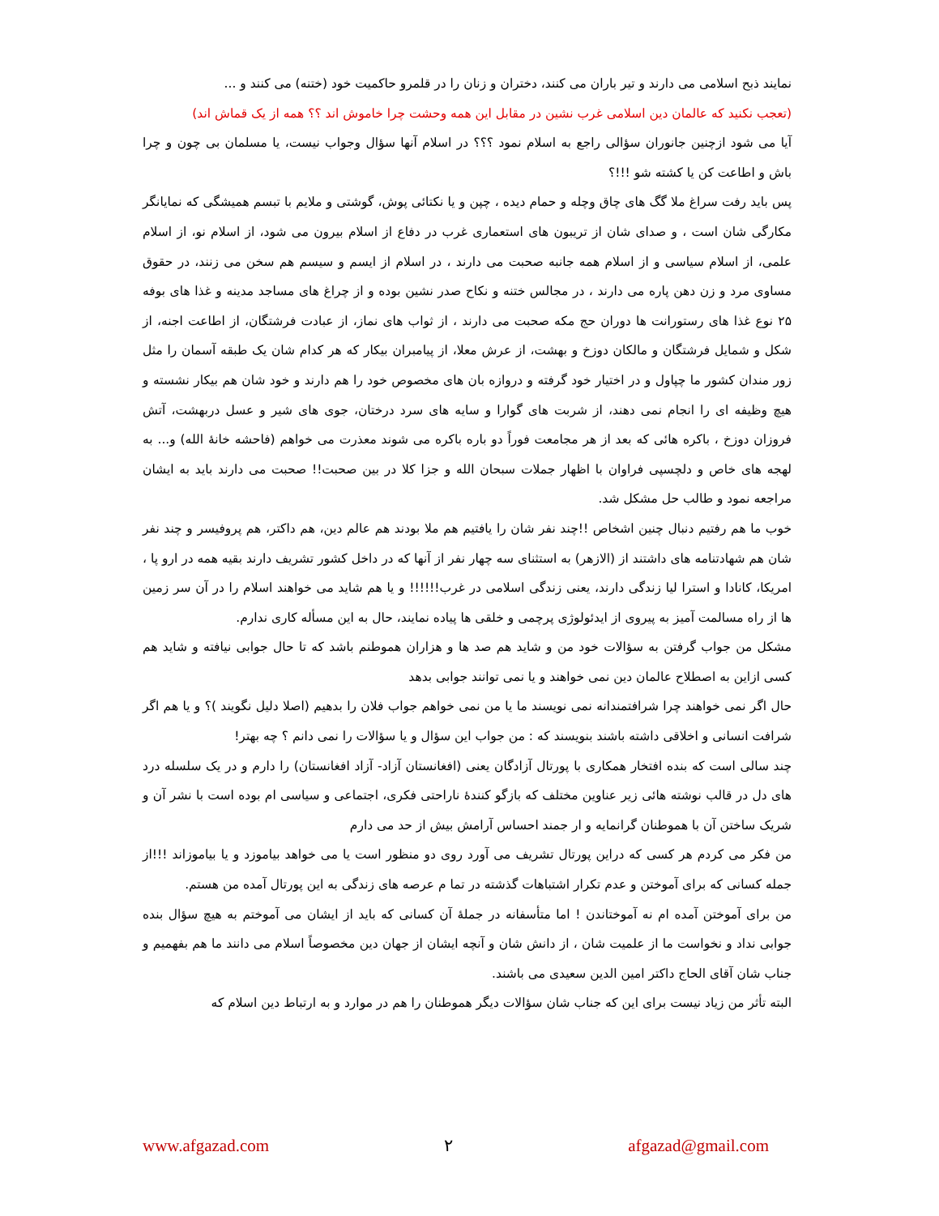نمایند ذبح اسلامی می دارند و تیر باران می کنند، دختران و زنان را در قلمرو حاکمیت خود (ختنه) می کنند و ...
(تعجب نکنید که عالمان دین اسلامی غرب نشین در مقابل این همه وحشت چرا خاموش اند ؟؟ همه از یک قماش اند)
آیا می شود ازچنین جانوران سؤالی راجع به اسلام نمود ؟؟؟ در اسلام آنها سؤال وجواب نیست، یا مسلمان بی چون و چرا باش و اطاعت کن یا کشته شو !!!؟
پس باید رفت سراغ ملا گگ های چاق وچله و حمام دیده ، چپن و یا نکتائی پوش، گوشتی و ملایم با تبسم همیشگی که نمایانگر مکارگی شان است ، و صدای شان از تریبون های استعماری غرب در دفاع از اسلام بیرون می شود، از اسلام نو، از اسلام علمی، از اسلام سیاسی و از اسلام همه جانبه صحبت می دارند ، در اسلام از ایسم و سیسم هم سخن می زنند، در حقوق مساوی مرد و زن دهن پاره می دارند ، در مجالس ختنه و نکاح صدر نشین بوده و از چراغ های مساجد مدینه و غذا های بوفه ۲۵ نوع غذا های رستورانت ها دوران حج مکه صحبت می دارند ، از ثواب های نماز، از عبادت فرشتگان، از اطاعت اجنه، از شکل و شمایل فرشتگان و مالکان دوزخ و بهشت، از عرش معلا، از پیامبران بیکار که هر کدام شان یک طبقه آسمان را مثل زور مندان کشور ما چپاول و در اختیار خود گرفته و دروازه بان های مخصوص خود را هم دارند و خود شان هم بیکار نشسته و هیچ وظیفه ای را انجام نمی دهند، از شربت های گوارا و سایه های سرد درختان، جوی های شیر و عسل دربهشت، آتش فروزان دوزخ ، باکره هائی که بعد از هر مجامعت فوراً دو باره باکره می شوند معذرت می خواهم (فاحشه خانهٔ الله) و... به لهجه های خاص و دلچسپی فراوان با اظهار جملات سبحان الله و جزا کلا در بین صحبت!! صحبت می دارند باید به ایشان مراجعه نمود و طالب حل مشکل شد.
خوب ما هم رفتیم دنبال چنین اشخاص !!چند نفر شان را یافتیم هم ملا بودند هم عالم دین، هم داکتر، هم پروفیسر و چند نفر شان هم شهادتنامه های داشتند از (الازهر) به استثنای سه چهار نفر از آنها که در داخل کشور تشریف دارند بقیه همه در ارو پا ، امریکا، کانادا و استرا لیا زندگی دارند، یعنی زندگی اسلامی در غرب!!!!!! و یا هم شاید می خواهند اسلام را در آن سر زمین ها از راه مسالمت آمیز به پیروی از ایدئولوژی پرچمی و خلقی ها پیاده نمایند، حال به این مسأله کاری ندارم.
مشکل من جواب گرفتن به سؤالات خود من و شاید هم صد ها و هزاران هموطنم باشد که تا حال جوابی نیافته و شاید هم کسی ازاین به اصطلاح عالمان دین نمی خواهند و یا نمی توانند جوابی بدهد
حال اگر نمی خواهند چرا شرافتمندانه نمی نویسند ما یا من نمی خواهم جواب فلان را بدهیم (اصلا دلیل نگویند )؟ و یا هم اگر شرافت انسانی و اخلاقی داشته باشند بنویسند که : من جواب این سؤال و یا سؤالات را نمی دانم ؟ چه بهتر!
چند سالی است که بنده افتخار همکاری با پورتال آزادگان یعنی (افغانستان آزاد- آزاد افغانستان) را دارم و در یک سلسله درد های دل در قالب نوشته هائی زیر عناوین مختلف که بازگو کنندهٔ ناراحتی فکری، اجتماعی و سیاسی ام بوده است با نشر آن و شریک ساختن آن با هموطنان گرانمایه و ار جمند احساس آرامش بیش از حد می دارم
من فکر می کردم هر کسی که دراین پورتال تشریف می آورد روی دو منظور است یا می خواهد بیاموزد و یا بیاموزاند !!!از جمله کسانی که برای آموختن و عدم تکرار اشتباهات گذشته در تما م عرصه های زندگی به این پورتال آمده من هستم.
من برای آموختن آمده ام نه آموختاندن ! اما متأسفانه در جملهٔ آن کسانی که باید از ایشان می آموختم به هیچ سؤال بنده جوابی نداد و نخواست ما از علمیت شان ، از دانش شان و آنچه ایشان از جهان دین مخصوصاً اسلام می دانند ما هم بفهمیم و جناب شان آقای الحاج داکتر امین الدین سعیدی می باشند.
البته تأثر من زیاد نیست برای این که جناب شان سؤالات دیگر هموطنان را هم در موارد و به ارتباط دین اسلام که
www.afgazad.com ۲ afgazad@gmail.com